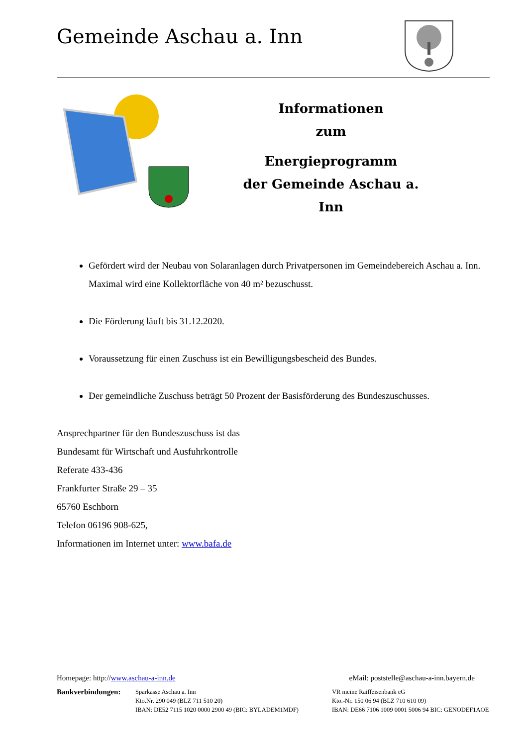Gemeinde Aschau a. Inn
Informationen
zum
Energieprogramm
der Gemeinde Aschau a. Inn
Gefördert wird der Neubau von Solaranlagen durch Privatpersonen im Gemeindebereich Aschau a. Inn. Maximal wird eine Kollektorfläche von 40 m² bezuschusst.
Die Förderung läuft bis 31.12.2020.
Voraussetzung für einen Zuschuss ist ein Bewilligungsbescheid des Bundes.
Der gemeindliche Zuschuss beträgt 50 Prozent der Basisförderung des Bundeszuschusses.
Ansprechpartner für den Bundeszuschuss ist das
Bundesamt für Wirtschaft und Ausfuhrkontrolle
Referate 433-436
Frankfurter Straße 29 – 35
65760 Eschborn
Telefon 06196 908-625,
Informationen im Internet unter: www.bafa.de
Homepage: http://www.aschau-a-inn.de eMail: poststelle@aschau-a-inn.bayern.de
Bankverbindungen:
Sparkasse Aschau a. Inn
Kto.Nr. 290 049 (BLZ 711 510 20)
IBAN: DE52 7115 1020 0000 2900 49 (BIC: BYLADEM1MDF)
VR meine Raiffeisenbank eG
Kto.-Nr. 150 06 94 (BLZ 710 610 09)
IBAN: DE66 7106 1009 0001 5006 94 BIC: GENODEF1AOE